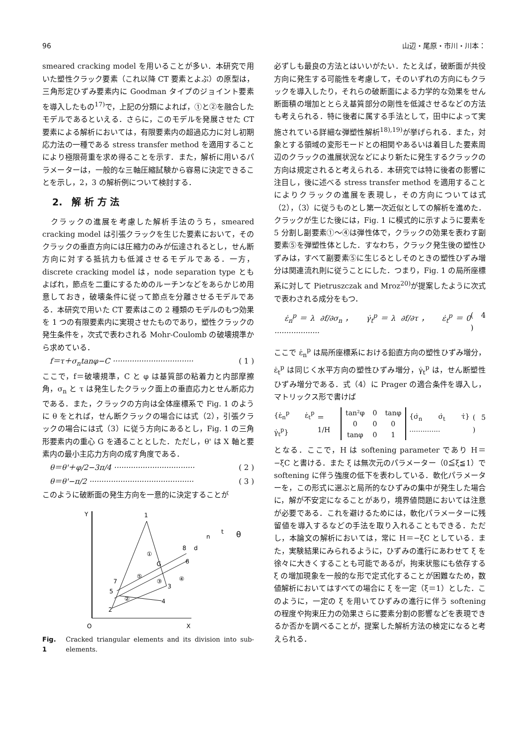96 山辺・尾原・市川・川本：
smeared cracking model を用いることが多い．本研究で用いた塑性クラック要素（これ以降 CT 要素とよぶ）の原型は，三角形定ひずみ要素内に Goodman タイプのジョイント要素を導入したもの<sup>17)</sup>で，上記の分類によれば，①と②を融合したモデルであるといえる．さらに，このモデルを発展させた CT 要素による解析においては，有限要素内の超過応力に対し初期応力法の一種である stress transfer method を適用することにより極限荷重を求め得ることを示す．また，解析に用いるパラメーターは，一般的な三軸圧縮試験から容易に決定できることを示し，2，3 の解析例について検討する．
2.　解 析 方 法
　クラックの進展を考慮した解析手法のうち，smeared cracking model は引張クラックを生じた要素において，そのクラックの垂直方向には圧縮力のみが伝達されるとし，せん断方向に対する抵抗力も低減させるモデルである．一方，discrete cracking model は，node separation type ともよばれ，節点を二重にするためのルーチンなどをあらかじめ用意しておき，破壊条件に従って節点を分離させるモデルである．本研究で用いた CT 要素はこの 2 種類のモデルのもつ効果を 1 つの有限要素内に実現させたものであり，塑性クラックの発生条件を，次式で表わされる Mohr-Coulomb の破壊規準から求めている．
　f＝τ＋σ<sub>n</sub>tanφ−C ·································· ( 1 )
ここで，f＝破壊規準，C と φ は基質部の粘着力と内部摩擦角，σ<sub>n</sub> と τ は発生したクラック面上の垂直応力とせん断応力である．また，クラックの方向は全体座標系で Fig. 1 のように θ をとれば，せん断クラックの場合には式（2），引張クラックの場合には式（3）に従う方向にあるとし，Fig. 1 の三角形要素内の重心 G を通ることとした．ただし，θ' は X 軸と要素内の最小主応力方向の成す角度である．
　θ＝θ'＋φ/2−3π/4 ·································· ( 2 )
　θ＝θ'−π/2 ············································ ( 3 )
このように破断面の発生方向を一意的に決定することが
Y
O
X
1
2
3
4
5
6
7
8
①
②
③
④
⑤
G
n
t
θ
d
Fig. 1 Cracked triangular elements and its division into sub-elements.
必ずしも最良の方法とはいいがたい．たとえば，破断面が共役方向に発生する可能性を考慮して，そのいずれの方向にもクラックを導入したり，それらの破断面による力学的な効果をせん断面積の増加ととらえ基質部分の剛性を低減させるなどの方法も考えられる．特に後者に属する手法として，田中によって実施されている詳細な弾塑性解析<sup>18),19)</sup>が挙げられる．また，対象とする領域の変形モードとの相関やあるいは着目した要素周辺のクラックの進展状況などにより新たに発生するクラックの方向は規定されると考えられる．本研究では特に後者の影響に注目し，後に述べる stress transfer method を適用することによりクラックの進展を表現し，その方向については式（2），（3）に従うものとし第一次近似としての解析を進めた．クラックが生じた後には，Fig. 1 に模式的に示すように要素を 5 分割し副要素①～④は弾性体で，クラックの効果を表わす副要素⑤を弾塑性体とした．すなわち，クラック発生後の塑性ひずみは，すべて副要素⑤に生じるとしそのときの塑性ひずみ増分は関連流れ則に従うことにした．つまり，Fig. 1 の局所座標系に対して Pietruszczak and Mroz<sup>20)</sup>が提案したように次式で表わされる成分をもつ．
　ε̇<sub>n</sub><sup>p</sup>＝λ ∂f/∂σ<sub>n</sub>，　γ̇<sub>t</sub><sup>p</sup>＝λ ∂f/∂τ，　ε̇<sub>t</sub><sup>p</sup>＝0 ··················· ( 4 )
ここで ε̇<sub>n</sub><sup>p</sup> は局所座標系における鉛直方向の塑性ひずみ増分，ε̇<sub>t</sub><sup>p</sup> は同じく水平方向の塑性ひずみ増分，γ̇<sub>t</sub><sup>p</sup> は，せん断塑性ひずみ増分である．式（4）に Prager の適合条件を導入し，マトリックス形で書けば
{ε̇<sub>n</sub><sup>p</sup> ε̇<sub>t</sub><sup>p</sup> γ̇<sub>t</sub><sup>p</sup>} ＝ 1/H
| tan²φ | 0 | tanφ |
| 0 | 0 | 0 |
| tanφ | 0 | 1 |
{σ̇<sub>n</sub> σ̇<sub>t</sub> τ̇} ·············· ( 5 )
となる．ここで，H は softening parameter であり H＝−ξC と書ける．また ξ は無次元のパラメーター（0≦ξ≦1）で softening に伴う強度の低下を表わしている．軟化パラメーターを，この形式に選ぶと局所的なひずみの集中が発生した場合に，解が不安定になることがあり，境界値問題においては注意が必要である．これを避けるためには，軟化パラメーターに残留値を導入するなどの手法を取り入れることもできる．ただし，本論文の解析においては，常に H＝−ξC としている．また，実験結果にみられるように，ひずみの進行にあわせて ξ を徐々に大きくすることも可能であるが，拘束状態にも依存する ξ の増加現象を一般的な形で定式化することが困難なため，数値解析においてはすべての場合に ξ を一定（ξ＝1）とした．このように，一定の ξ を用いてひずみの進行に伴う softening の程度や拘束圧力の効果さらに要素分割の影響などを表現できるか否かを調べることが，提案した解析方法の検定になると考えられる．